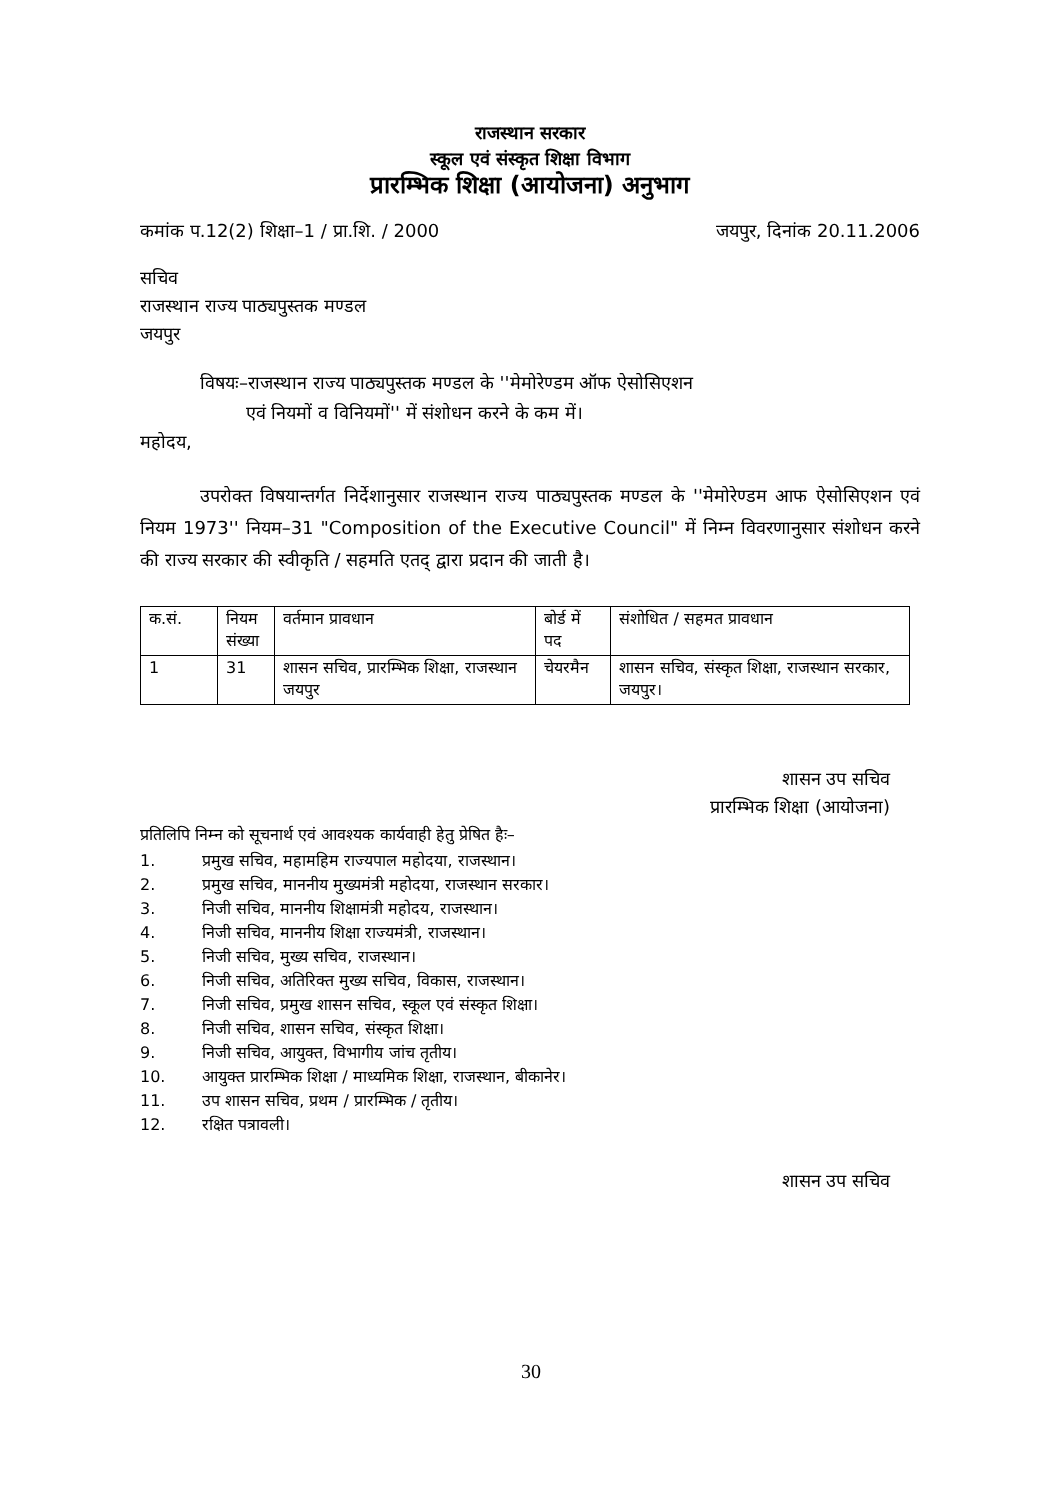राजस्थान सरकार
स्कूल एवं संस्कृत शिक्षा विभाग
प्रारम्भिक शिक्षा (आयोजना) अनुभाग
कमांक प.12(2) शिक्षा–1 / प्रा.शि. / 2000 जयपुर, दिनांक 20.11.2006
सचिव
राजस्थान राज्य पाठ्यपुस्तक मण्डल
जयपुर
विषयः–राजस्थान राज्य पाठ्यपुस्तक मण्डल के ''मेमोरेण्डम ऑफ ऐसोसिएशन
एवं नियमों व विनियमों'' में संशोधन करने के कम में।
महोदय,
उपरोक्त विषयान्तर्गत निर्देशानुसार राजस्थान राज्य पाठ्यपुस्तक मण्डल के ''मेमोरेण्डम आफ ऐसोसिएशन एवं नियम 1973'' नियम–31 "Composition of the Executive Council" में निम्न विवरणानुसार संशोधन करने की राज्य सरकार की स्वीकृति / सहमति एतद् द्वारा प्रदान की जाती है।
| क.सं. | नियम संख्या | वर्तमान प्रावधान | बोर्ड में पद | संशोधित / सहमत प्रावधान |
| --- | --- | --- | --- | --- |
| 1 | 31 | शासन सचिव, प्रारम्भिक शिक्षा, राजस्थान जयपुर | चेयरमैन | शासन सचिव, संस्कृत शिक्षा, राजस्थान सरकार, जयपुर। |
शासन उप सचिव
प्रारम्भिक शिक्षा (आयोजना)
प्रतिलिपि निम्न को सूचनार्थ एवं आवश्यक कार्यवाही हेतु प्रेषित हैः–
1. प्रमुख सचिव, महामहिम राज्यपाल महोदया, राजस्थान।
2. प्रमुख सचिव, माननीय मुख्यमंत्री महोदया, राजस्थान सरकार।
3. निजी सचिव, माननीय शिक्षामंत्री महोदय, राजस्थान।
4. निजी सचिव, माननीय शिक्षा राज्यमंत्री, राजस्थान।
5. निजी सचिव, मुख्य सचिव, राजस्थान।
6. निजी सचिव, अतिरिक्त मुख्य सचिव, विकास, राजस्थान।
7. निजी सचिव, प्रमुख शासन सचिव, स्कूल एवं संस्कृत शिक्षा।
8. निजी सचिव, शासन सचिव, संस्कृत शिक्षा।
9. निजी सचिव, आयुक्त, विभागीय जांच तृतीय।
10. आयुक्त प्रारम्भिक शिक्षा / माध्यमिक शिक्षा, राजस्थान, बीकानेर।
11. उप शासन सचिव, प्रथम / प्रारम्भिक / तृतीय।
12. रक्षित पत्रावली।
शासन उप सचिव
30